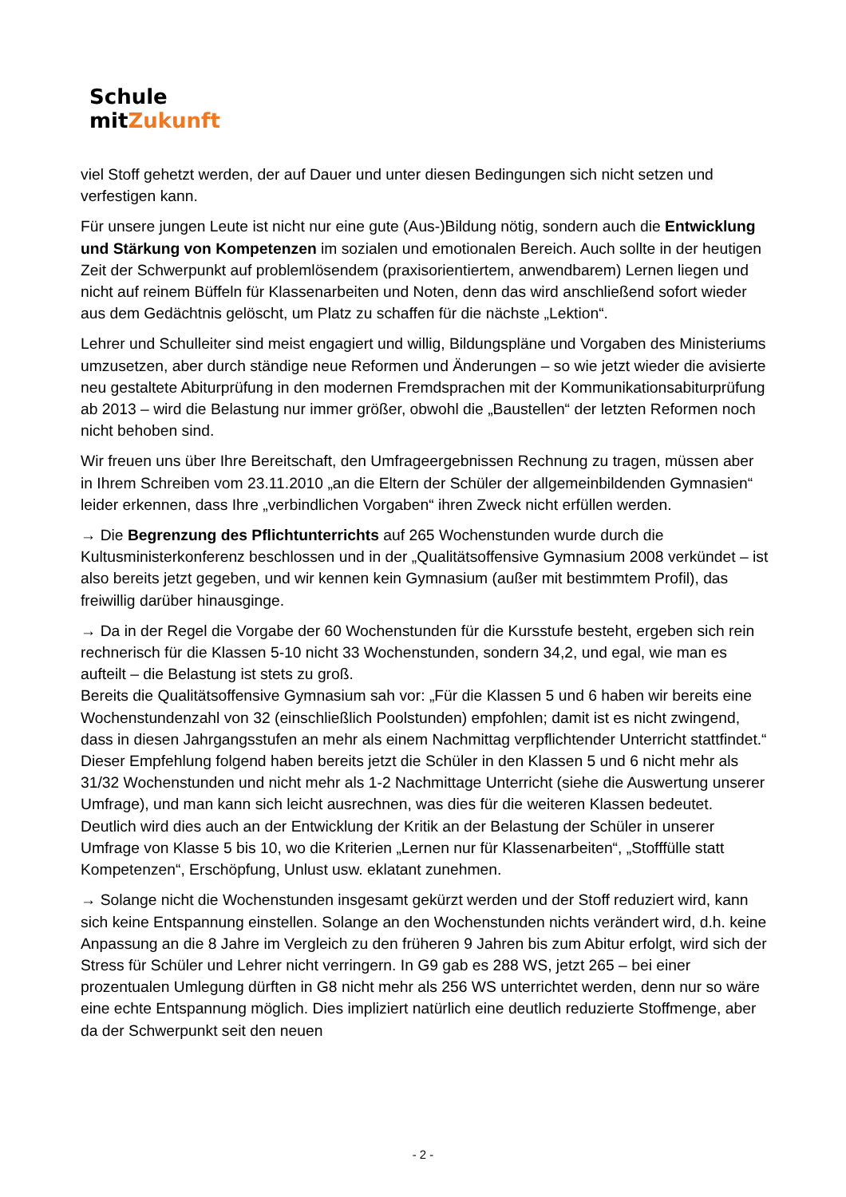Schule mitZukunft
viel Stoff gehetzt werden, der auf Dauer und unter diesen Bedingungen sich nicht setzen und verfestigen kann.
Für unsere jungen Leute ist nicht nur eine gute (Aus-)Bildung nötig, sondern auch die Entwicklung und Stärkung von Kompetenzen im sozialen und emotionalen Bereich. Auch sollte in der heutigen Zeit der Schwerpunkt auf problemlösendem (praxisorientiertem, anwendbarem) Lernen liegen und nicht auf reinem Büffeln für Klassenarbeiten und Noten, denn das wird anschließend sofort wieder aus dem Gedächtnis gelöscht, um Platz zu schaffen für die nächste „Lektion“.
Lehrer und Schulleiter sind meist engagiert und willig, Bildungspläne und Vorgaben des Ministeriums umzusetzen, aber durch ständige neue Reformen und Änderungen – so wie jetzt wieder die avisierte neu gestaltete Abiturprüfung in den modernen Fremdsprachen mit der Kommunikationsabiturprüfung ab 2013 – wird die Belastung nur immer größer, obwohl die „Baustellen“ der letzten Reformen noch nicht behoben sind.
Wir freuen uns über Ihre Bereitschaft, den Umfrageergebnissen Rechnung zu tragen, müssen aber in Ihrem Schreiben vom 23.11.2010 „an die Eltern der Schüler der allgemeinbildenden Gymnasien“ leider erkennen, dass Ihre „verbindlichen Vorgaben“ ihren Zweck nicht erfüllen werden.
→ Die Begrenzung des Pflichtunterrichts auf 265 Wochenstunden wurde durch die Kultusministerkonferenz beschlossen und in der „Qualitätsoffensive Gymnasium 2008 verkündet – ist also bereits jetzt gegeben, und wir kennen kein Gymnasium (außer mit bestimmtem Profil), das freiwillig darüber hinausginge.
→ Da in der Regel die Vorgabe der 60 Wochenstunden für die Kursstufe besteht, ergeben sich rein rechnerisch für die Klassen 5-10 nicht 33 Wochenstunden, sondern 34,2, und egal, wie man es aufteilt – die Belastung ist stets zu groß.
Bereits die Qualitätsoffensive Gymnasium sah vor: „Für die Klassen 5 und 6 haben wir bereits eine Wochenstundenzahl von 32 (einschließlich Poolstunden) empfohlen; damit ist es nicht zwingend, dass in diesen Jahrgangsstufen an mehr als einem Nachmittag verpflichtender Unterricht stattfindet.“ Dieser Empfehlung folgend haben bereits jetzt die Schüler in den Klassen 5 und 6 nicht mehr als 31/32 Wochenstunden und nicht mehr als 1-2 Nachmittage Unterricht (siehe die Auswertung unserer Umfrage), und man kann sich leicht ausrechnen, was dies für die weiteren Klassen bedeutet. Deutlich wird dies auch an der Entwicklung der Kritik an der Belastung der Schüler in unserer Umfrage von Klasse 5 bis 10, wo die Kriterien „Lernen nur für Klassenarbeiten“, „Stofffülle statt Kompetenzen“, Erschöpfung, Unlust usw. eklatant zunehmen.
→ Solange nicht die Wochenstunden insgesamt gekürzt werden und der Stoff reduziert wird, kann sich keine Entspannung einstellen. Solange an den Wochenstunden nichts verändert wird, d.h. keine Anpassung an die 8 Jahre im Vergleich zu den früheren 9 Jahren bis zum Abitur erfolgt, wird sich der Stress für Schüler und Lehrer nicht verringern. In G9 gab es 288 WS, jetzt 265 – bei einer prozentualen Umlegung dürften in G8 nicht mehr als 256 WS unterrichtet werden, denn nur so wäre eine echte Entspannung möglich. Dies impliziert natürlich eine deutlich reduzierte Stoffmenge, aber da der Schwerpunkt seit den neuen
- 2 -